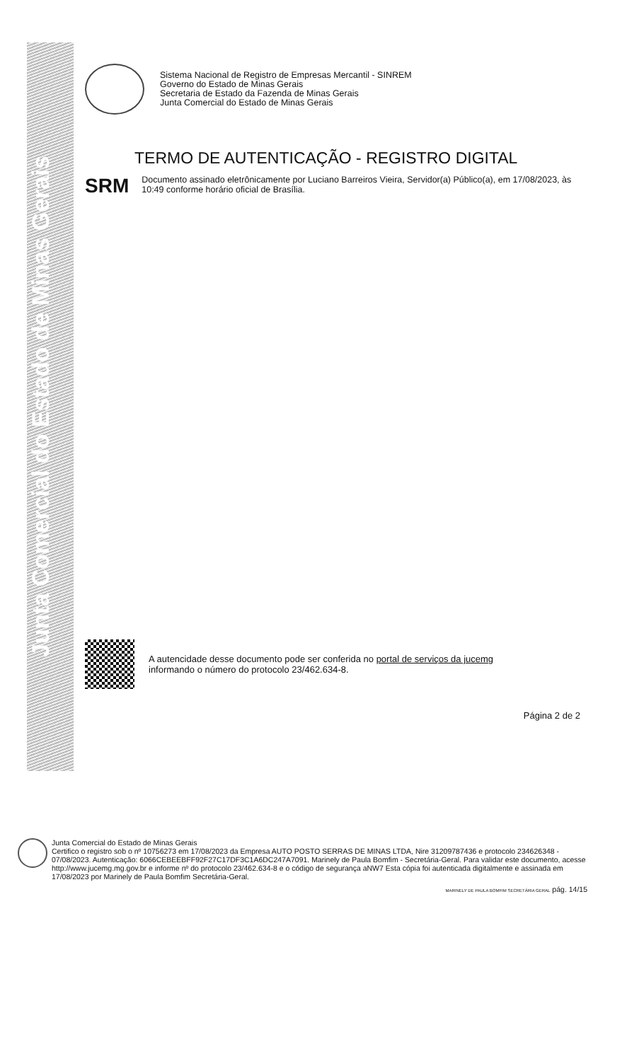Junta Comercial do Estado de Minas Gerais
Sistema Nacional de Registro de Empresas Mercantil - SINREM
Governo do Estado de Minas Gerais
Secretaria de Estado da Fazenda de Minas Gerais
Junta Comercial do Estado de Minas Gerais
TERMO DE AUTENTICAÇÃO - REGISTRO DIGITAL
SRM
Documento assinado eletrônicamente por Luciano Barreiros Vieira, Servidor(a) Público(a), em 17/08/2023, às 10:49 conforme horário oficial de Brasília.
A autencidade desse documento pode ser conferida no portal de serviços da jucemg
informando o número do protocolo 23/462.634-8.
Página 2 de 2
Junta Comercial do Estado de Minas Gerais
Certifico o registro sob o nº 10756273 em 17/08/2023 da Empresa AUTO POSTO SERRAS DE MINAS LTDA, Nire 31209787436 e protocolo 234626348 - 07/08/2023. Autenticação: 6066CEBEEBFF92F27C17DF3C1A6DC247A7091. Marinely de Paula Bomfim - Secretária-Geral. Para validar este documento, acesse http://www.jucemg.mg.gov.br e informe nº do protocolo 23/462.634-8 e o código de segurança aNW7 Esta cópia foi autenticada digitalmente e assinada em 17/08/2023 por Marinely de Paula Bomfim Secretária-Geral.
MARINELY DE PAULA BOMFIM SECRETÁRIA GERAL pág. 14/15